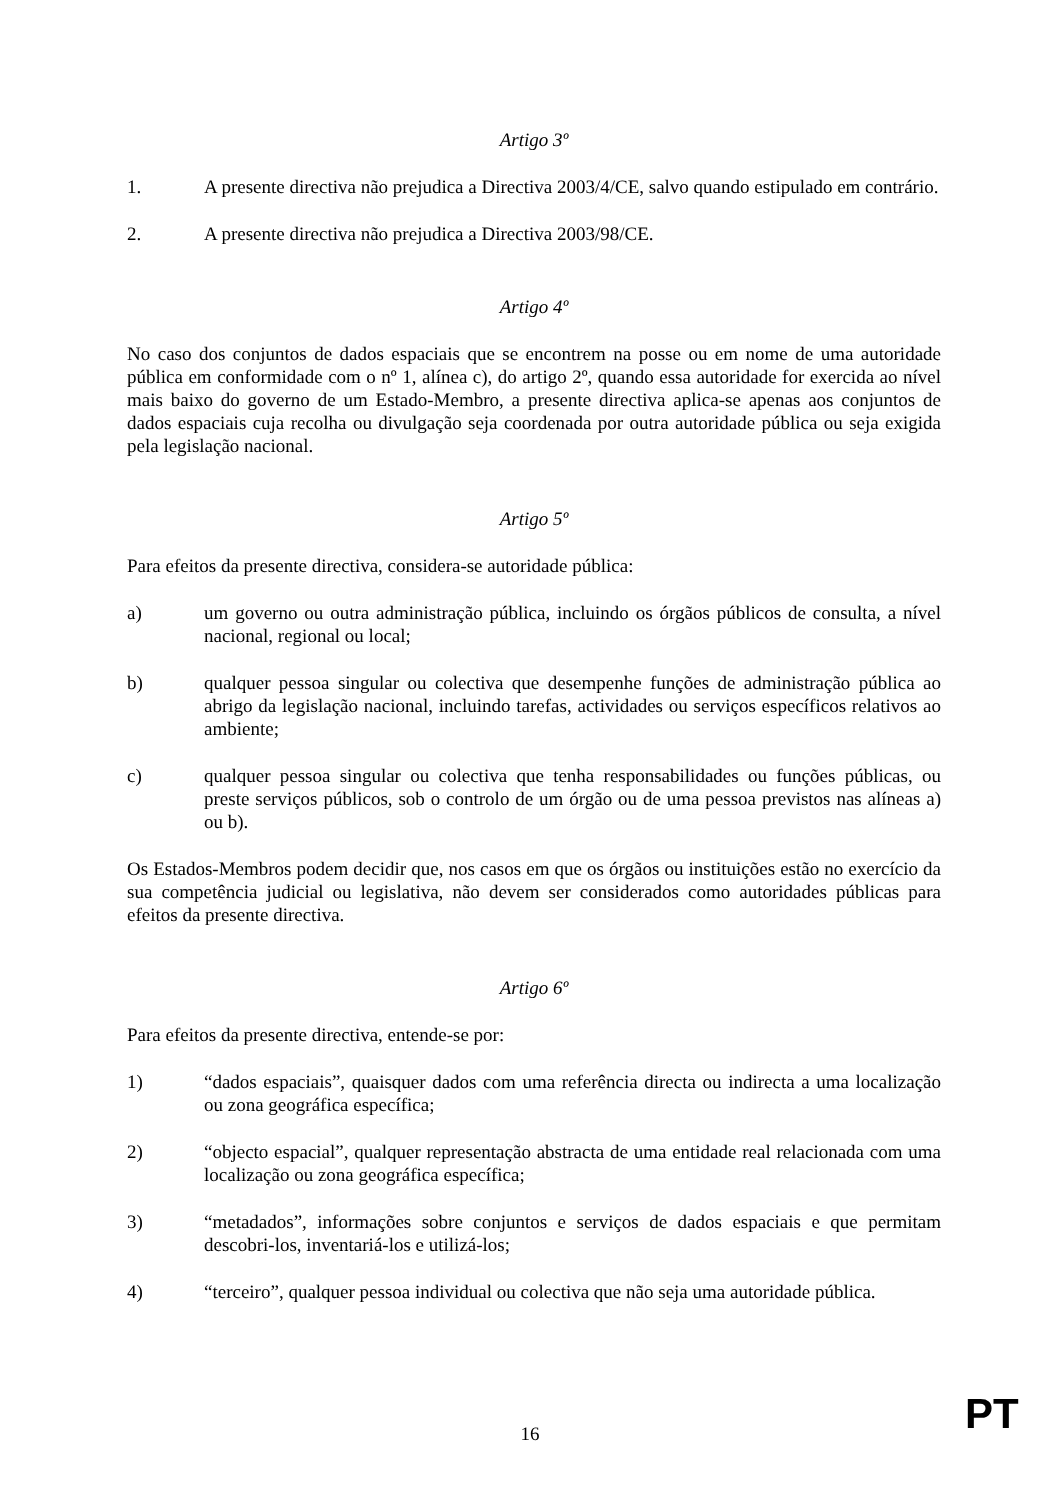Artigo 3º
1. A presente directiva não prejudica a Directiva 2003/4/CE, salvo quando estipulado em contrário.
2. A presente directiva não prejudica a Directiva 2003/98/CE.
Artigo 4º
No caso dos conjuntos de dados espaciais que se encontrem na posse ou em nome de uma autoridade pública em conformidade com o nº 1, alínea c), do artigo 2º, quando essa autoridade for exercida ao nível mais baixo do governo de um Estado-Membro, a presente directiva aplica-se apenas aos conjuntos de dados espaciais cuja recolha ou divulgação seja coordenada por outra autoridade pública ou seja exigida pela legislação nacional.
Artigo 5º
Para efeitos da presente directiva, considera-se autoridade pública:
a) um governo ou outra administração pública, incluindo os órgãos públicos de consulta, a nível nacional, regional ou local;
b) qualquer pessoa singular ou colectiva que desempenhe funções de administração pública ao abrigo da legislação nacional, incluindo tarefas, actividades ou serviços específicos relativos ao ambiente;
c) qualquer pessoa singular ou colectiva que tenha responsabilidades ou funções públicas, ou preste serviços públicos, sob o controlo de um órgão ou de uma pessoa previstos nas alíneas a) ou b).
Os Estados-Membros podem decidir que, nos casos em que os órgãos ou instituições estão no exercício da sua competência judicial ou legislativa, não devem ser considerados como autoridades públicas para efeitos da presente directiva.
Artigo 6º
Para efeitos da presente directiva, entende-se por:
1) “dados espaciais”, quaisquer dados com uma referência directa ou indirecta a uma localização ou zona geográfica específica;
2) “objecto espacial”, qualquer representação abstracta de uma entidade real relacionada com uma localização ou zona geográfica específica;
3) “metadados”, informações sobre conjuntos e serviços de dados espaciais e que permitam descobri-los, inventariá-los e utilizá-los;
4) “terceiro”, qualquer pessoa individual ou colectiva que não seja uma autoridade pública.
16 PT